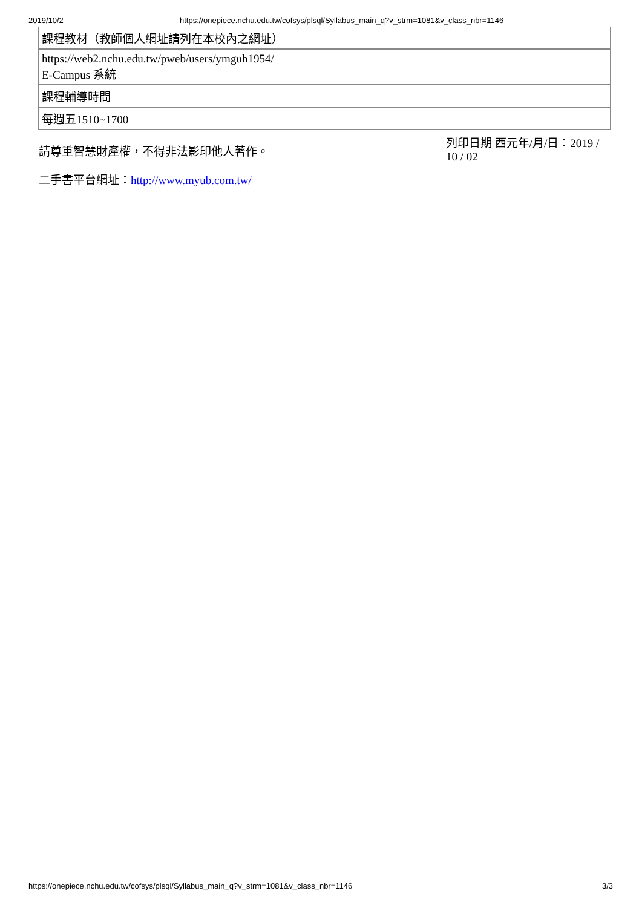2019/10/2 https://onepiece.nchu.edu.tw/cofsys/plsql/Syllabus_main_q?v_strm=1081&v_class_nbr=1146
| 課程教材（教師個人網址請列在本校內之網址） |
| https://web2.nchu.edu.tw/pweb/users/ymguh1954/ E-Campus 系統 |
| 課程輔導時間 |
| 每週五1510~1700 |
請尊重智慧財產權，不得非法影印他人著作。
列印日期 西元年/月/日：2019 / 10 / 02
二手書平台網址：http://www.myub.com.tw/
https://onepiece.nchu.edu.tw/cofsys/plsql/Syllabus_main_q?v_strm=1081&v_class_nbr=1146 3/3